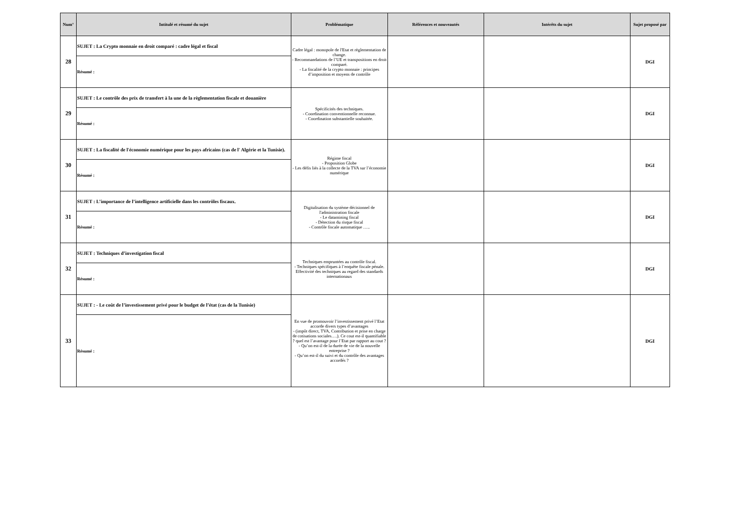| Num° | Intitulé et résumé du sujet | Problématique | Références et nouveautés | Intérêts du sujet | Sujet proposé par |
| --- | --- | --- | --- | --- | --- |
| 28 | SUJET : La Crypto monnaie en droit comparé : cadre légal et fiscal | Cadre légal : monopole de l'Etat et règlementation de change. - Recommandations de l’UE et transpositions en droit comparé. - La fiscalité de la crypto monnaie : principes d’imposition et moyens de contrôle | | | DGI |
| | Résumé : | | | | |
| 29 | SUJET : Le contrôle des prix de transfert à la une de la règlementation fiscale et douanière | Spécificités des techniques. - Coordination conventionnelle reconnue. - Coordination substantielle souhaitée. | | | DGI |
| | Résumé : | | | | |
| 30 | SUJET : La fiscalité de l'économie numérique pour les pays africains (cas de l' Algérie et la Tunisie). | Régime fiscal - Proposition Globe - Les défis liés à la collecte de la TVA sur l’économie numérique | | | DGI |
| | Résumé : | | | | |
| 31 | SUJET : L’importance de l’intelligence artificielle dans les contrôles fiscaux. | Digitalisation du système décisionnel de l'administration fiscale - Le datamining fiscal - Détection du risque fiscal - Contrôle fiscale automatique ….. | | | DGI |
| | Résumé : | | | | |
| 32 | SUJET : Techniques d’investigation fiscal | Techniques empruntées au contrôle fiscal. - Techniques spécifiques à l’enquête fiscale pénale. Effectivité des techniques au regard des standards internationaux | | | DGI |
| | Résumé : | | | | |
| 33 | SUJET : - Le coût de l’investissement privé pour le budget de l’état (cas de la Tunisie) | En vue de promouvoir l’investissement privé l’Etat accorde divers types d’avantages - (impôt direct, TVA, Contribution et prise en charge de cotisations sociales….). Ce cout est-il quantifiable ? quel est l’avantage pour l’Etat par rapport au cout ? - Qu’on est-il de la durée de vie de la nouvelle entreprise ? - Qu’on est-il du suivi et du contrôle des avantages accordés ? | | | DGI |
| | Résumé : | | | | |